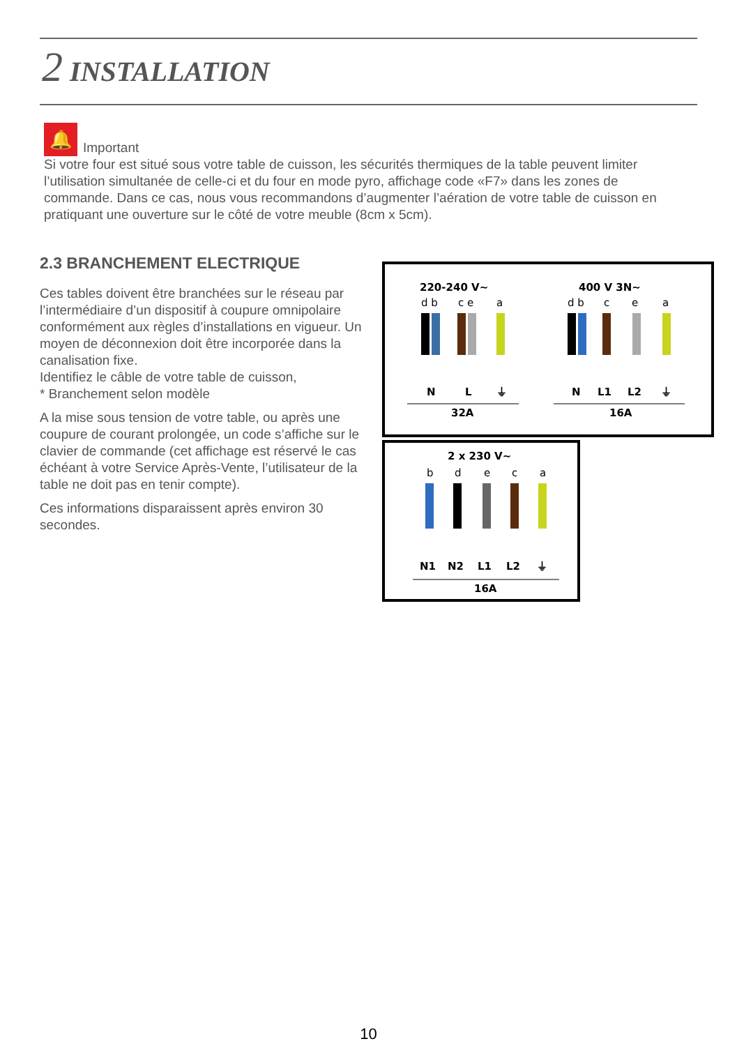2 INSTALLATION
🔔 Important
Si votre four est situé sous votre table de cuisson, les sécurités thermiques de la table peuvent limiter l’utilisation simultanée de celle-ci et du four en mode pyro, affichage code «F7» dans les zones de commande. Dans ce cas, nous vous recommandons d’augmenter l’aération de votre table de cuisson en pratiquant une ouverture sur le côté de votre meuble (8cm x 5cm).
2.3 BRANCHEMENT ELECTRIQUE
Ces tables doivent être branchées sur le réseau par l’intermédiaire d’un dispositif à coupure omnipolaire conformément aux règles d’installations en vigueur. Un moyen de déconnexion doit être incorporée dans la canalisation fixe.
Identifiez le câble de votre table de cuisson,
* Branchement selon modèle
A la mise sous tension de votre table, ou après une coupure de courant prolongée, un code s’affiche sur le clavier de commande (cet affichage est réservé le cas échéant à votre Service Après-Vente, l’utilisateur de la table ne doit pas en tenir compte).
Ces informations disparaissent après environ 30 secondes.
220-240 V~
400 V 3N~
d b
c e
a
d b
c
e
a
N
L
⏚
N
L1
L2
⏚
32A
16A
2 x 230 V~
b
d
e
c
a
N1
N2
L1
L2
⏚
16A
10